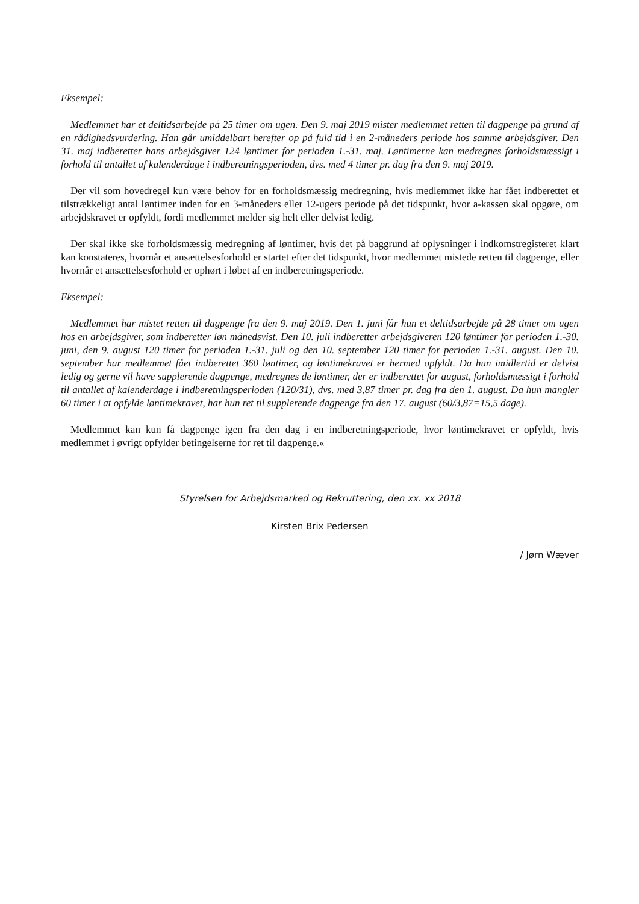Eksempel:
Medlemmet har et deltidsarbejde på 25 timer om ugen. Den 9. maj 2019 mister medlemmet retten til dagpenge på grund af en rådighedsvurdering. Han går umiddelbart herefter op på fuld tid i en 2-måneders periode hos samme arbejdsgiver. Den 31. maj indberetter hans arbejdsgiver 124 løntimer for perioden 1.-31. maj. Løntimerne kan medregnes forholdsmæssigt i forhold til antallet af kalenderdage i indberetningsperioden, dvs. med 4 timer pr. dag fra den 9. maj 2019.
Der vil som hovedregel kun være behov for en forholdsmæssig medregning, hvis medlemmet ikke har fået indberettet et tilstrækkeligt antal løntimer inden for en 3-måneders eller 12-ugers periode på det tidspunkt, hvor a-kassen skal opgøre, om arbejdskravet er opfyldt, fordi medlemmet melder sig helt eller delvist ledig.
Der skal ikke ske forholdsmæssig medregning af løntimer, hvis det på baggrund af oplysninger i indkomstregisteret klart kan konstateres, hvornår et ansættelsesforhold er startet efter det tidspunkt, hvor medlemmet mistede retten til dagpenge, eller hvornår et ansættelsesforhold er ophørt i løbet af en indberetningsperiode.
Eksempel:
Medlemmet har mistet retten til dagpenge fra den 9. maj 2019. Den 1. juni får hun et deltidsarbejde på 28 timer om ugen hos en arbejdsgiver, som indberetter løn månedsvist. Den 10. juli indberetter arbejdsgiveren 120 løntimer for perioden 1.-30. juni, den 9. august 120 timer for perioden 1.-31. juli og den 10. september 120 timer for perioden 1.-31. august. Den 10. september har medlemmet fået indberettet 360 løntimer, og løntimekravet er hermed opfyldt. Da hun imidlertid er delvist ledig og gerne vil have supplerende dagpenge, medregnes de løntimer, der er indberettet for august, forholdsmæssigt i forhold til antallet af kalenderdage i indberetningsperioden (120/31), dvs. med 3,87 timer pr. dag fra den 1. august. Da hun mangler 60 timer i at opfylde løntimekravet, har hun ret til supplerende dagpenge fra den 17. august (60/3,87=15,5 dage).
Medlemmet kan kun få dagpenge igen fra den dag i en indberetningsperiode, hvor løntimekravet er opfyldt, hvis medlemmet i øvrigt opfylder betingelserne for ret til dagpenge.«
Styrelsen for Arbejdsmarked og Rekruttering, den xx. xx 2018
Kirsten Brix Pedersen
/ Jørn Wæver